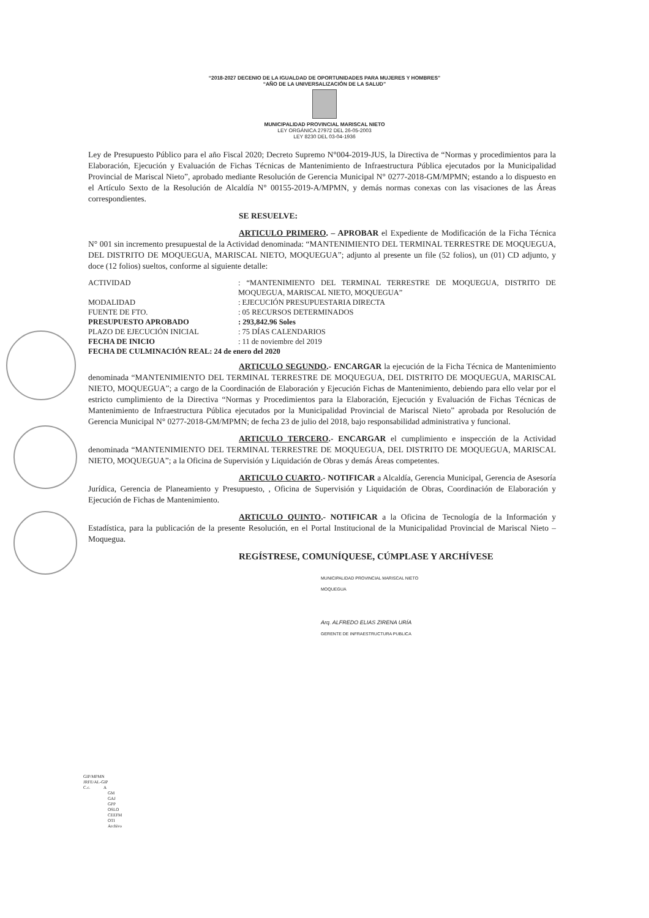“2018-2027 DECENIO DE LA IGUALDAD DE OPORTUNIDADES PARA MUJERES Y HOMBRES”
“AÑO DE LA UNIVERSALIZACIÓN DE LA SALUD”
MUNICIPALIDAD PROVINCIAL MARISCAL NIETO
LEY ORGÁNICA 27972 DEL 26-05-2003
LEY 8230 DEL 03-04-1936
Ley de Presupuesto Público para el año Fiscal 2020; Decreto Supremo N°004-2019-JUS, la Directiva de “Normas y procedimientos para la Elaboración, Ejecución y Evaluación de Fichas Técnicas de Mantenimiento de Infraestructura Pública ejecutados por la Municipalidad Provincial de Mariscal Nieto”, aprobado mediante Resolución de Gerencia Municipal N° 0277-2018-GM/MPMN; estando a lo dispuesto en el Artículo Sexto de la Resolución de Alcaldía N° 00155-2019-A/MPMN, y demás normas conexas con las visaciones de las Áreas correspondientes.
SE RESUELVE:
ARTICULO PRIMERO. – APROBAR el Expediente de Modificación de la Ficha Técnica N° 001 sin incremento presupuestal de la Actividad denominada: “MANTENIMIENTO DEL TERMINAL TERRESTRE DE MOQUEGUA, DEL DISTRITO DE MOQUEGUA, MARISCAL NIETO, MOQUEGUA”; adjunto al presente un file (52 folios), un (01) CD adjunto, y doce (12 folios) sueltos, conforme al siguiente detalle:
| ACTIVIDAD | : “MANTENIMIENTO DEL TERMINAL TERRESTRE DE MOQUEGUA, DISTRITO DE MOQUEGUA, MARISCAL NIETO, MOQUEGUA” |
| MODALIDAD | : EJECUCIÓN PRESUPUESTARIA DIRECTA |
| FUENTE DE FTO. | : 05 RECURSOS DETERMINADOS |
| PRESUPUESTO APROBADO | : 293,842.96 Soles |
| PLAZO DE EJECUCIÓN INICIAL | : 75 DÍAS CALENDARIOS |
| FECHA DE INICIO | : 11 de noviembre del 2019 |
| FECHA DE CULMINACIÓN REAL: 24 de enero del 2020 | |
ARTICULO SEGUNDO.- ENCARGAR la ejecución de la Ficha Técnica de Mantenimiento denominada “MANTENIMIENTO DEL TERMINAL TERRESTRE DE MOQUEGUA, DEL DISTRITO DE MOQUEGUA, MARISCAL NIETO, MOQUEGUA”; a cargo de la Coordinación de Elaboración y Ejecución Fichas de Mantenimiento, debiendo para ello velar por el estricto cumplimiento de la Directiva “Normas y Procedimientos para la Elaboración, Ejecución y Evaluación de Fichas Técnicas de Mantenimiento de Infraestructura Pública ejecutados por la Municipalidad Provincial de Mariscal Nieto” aprobada por Resolución de Gerencia Municipal N° 0277-2018-GM/MPMN; de fecha 23 de julio del 2018, bajo responsabilidad administrativa y funcional.
ARTICULO TERCERO.- ENCARGAR el cumplimiento e inspección de la Actividad denominada “MANTENIMIENTO DEL TERMINAL TERRESTRE DE MOQUEGUA, DEL DISTRITO DE MOQUEGUA, MARISCAL NIETO, MOQUEGUA”; a la Oficina de Supervisión y Liquidación de Obras y demás Áreas competentes.
ARTICULO CUARTO.- NOTIFICAR a Alcaldía, Gerencia Municipal, Gerencia de Asesoría Jurídica, Gerencia de Planeamiento y Presupuesto, , Oficina de Supervisión y Liquidación de Obras, Coordinación de Elaboración y Ejecución de Fichas de Mantenimiento.
ARTICULO QUINTO.- NOTIFICAR a la Oficina de Tecnología de la Información y Estadística, para la publicación de la presente Resolución, en el Portal Institucional de la Municipalidad Provincial de Mariscal Nieto – Moquegua.
REGÍSTRESE, COMUNÍQUESE, CÚMPLASE Y ARCHÍVESE
MUNICIPALIDAD PROVINCIAL MARISCAL NIETO
MOQUEGUA
Arq. ALFREDO ELIAS ZIRENA URÍA
GERENTE DE INFRAESTRUCTURA PUBLICA
GIP/MPMN
JRFE/AL-GIP
C.c. A
GM
GAJ
GPP
OSLO
CEEFM
OTI
Archivo